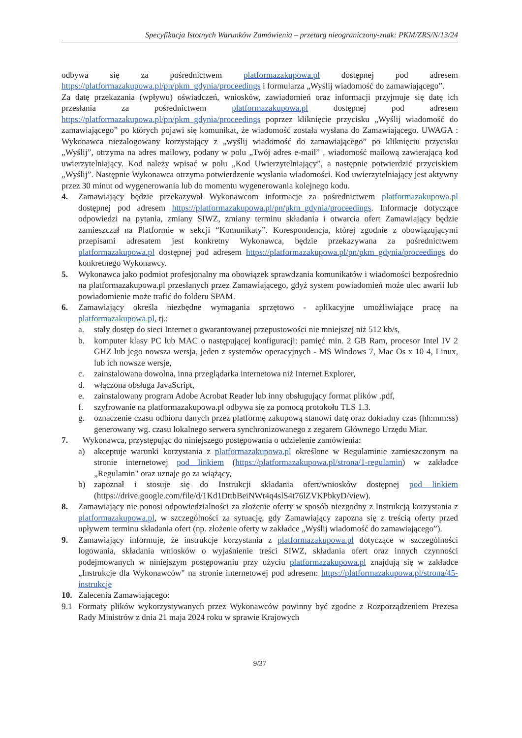Specyfikacja Istotnych Warunków Zamówienia – przetarg nieograniczony-znak: PKM/ZRS/N/13/24
odbywa się za pośrednictwem platformazakupowa.pl dostępnej pod adresem https://platformazakupowa.pl/pn/pkm_gdynia/proceedings i formularza „Wyślij wiadomość do zamawiającego”.
Za datę przekazania (wpływu) oświadczeń, wniosków, zawiadomień oraz informacji przyjmuje się datę ich przesłania za pośrednictwem platformazakupowa.pl dostępnej pod adresem https://platformazakupowa.pl/pn/pkm_gdynia/proceedings poprzez kliknięcie przycisku „Wyślij wiadomość do zamawiającego” po których pojawi się komunikat, że wiadomość została wysłana do Zamawiającego. UWAGA : Wykonawca niezalogowany korzystający z „wyślij wiadomość do zamawiającego” po kliknięciu przycisku „Wyślij”, otrzyma na adres mailowy, podany w polu „Twój adres e-mail” , wiadomość mailową zawierającą kod uwierzytelniający. Kod należy wpisać w polu „Kod Uwierzytelniający”, a następnie potwierdzić przyciskiem „Wyślij”. Następnie Wykonawca otrzyma potwierdzenie wysłania wiadomości. Kod uwierzytelniający jest aktywny przez 30 minut od wygenerowania lub do momentu wygenerowania kolejnego kodu.
4. Zamawiający będzie przekazywał Wykonawcom informacje za pośrednictwem platformazakupowa.pl dostępnej pod adresem https://platformazakupowa.pl/pn/pkm_gdynia/proceedings. Informacje dotyczące odpowiedzi na pytania, zmiany SIWZ, zmiany terminu składania i otwarcia ofert Zamawiający będzie zamieszczał na Platformie w sekcji “Komunikaty”. Korespondencja, której zgodnie z obowiązującymi przepisami adresatem jest konkretny Wykonawca, będzie przekazywana za pośrednictwem platformazakupowa.pl dostępnej pod adresem https://platformazakupowa.pl/pn/pkm_gdynia/proceedings do konkretnego Wykonawcy.
5. Wykonawca jako podmiot profesjonalny ma obowiązek sprawdzania komunikatów i wiadomości bezpośrednio na platformazakupowa.pl przesłanych przez Zamawiającego, gdyż system powiadomień może ulec awarii lub powiadomienie może trafić do folderu SPAM.
6. Zamawiający określa niezbędne wymagania sprzętowo - aplikacyjne umożliwiające pracę na platformazakupowa.pl, tj.:
a. stały dostęp do sieci Internet o gwarantowanej przepustowości nie mniejszej niż 512 kb/s,
b. komputer klasy PC lub MAC o następującej konfiguracji: pamięć min. 2 GB Ram, procesor Intel IV 2 GHZ lub jego nowsza wersja, jeden z systemów operacyjnych - MS Windows 7, Mac Os x 10 4, Linux, lub ich nowsze wersje,
c. zainstalowana dowolna, inna przeglądarka internetowa niż Internet Explorer,
d. włączona obsługa JavaScript,
e. zainstalowany program Adobe Acrobat Reader lub inny obsługujący format plików .pdf,
f. szyfrowanie na platformazakupowa.pl odbywa się za pomocą protokołu TLS 1.3.
g. oznaczenie czasu odbioru danych przez platformę zakupową stanowi datę oraz dokładny czas (hh:mm:ss) generowany wg. czasu lokalnego serwera synchronizowanego z zegarem Głównego Urzędu Miar.
7. Wykonawca, przystępując do niniejszego postępowania o udzielenie zamówienia:
a) akceptuje warunki korzystania z platformazakupowa.pl określone w Regulaminie zamieszczonym na stronie internetowej pod linkiem (https://platformazakupowa.pl/strona/1-regulamin) w zakładce „Regulamin" oraz uznaje go za wiążący,
b) zapoznał i stosuje się do Instrukcji składania ofert/wniosków dostępnej pod linkiem (https://drive.google.com/file/d/1Kd1DttbBeiNWt4q4slS4t76lZVKPbkyD/view).
8. Zamawiający nie ponosi odpowiedzialności za złożenie oferty w sposób niezgodny z Instrukcją korzystania z platformazakupowa.pl, w szczególności za sytuację, gdy Zamawiający zapozna się z treścią oferty przed upływem terminu składania ofert (np. złożenie oferty w zakładce „Wyślij wiadomość do zamawiającego”).
9. Zamawiający informuje, że instrukcje korzystania z platformazakupowa.pl dotyczące w szczególności logowania, składania wniosków o wyjaśnienie treści SIWZ, składania ofert oraz innych czynności podejmowanych w niniejszym postępowaniu przy użyciu platformazakupowa.pl znajdują się w zakładce „Instrukcje dla Wykonawców" na stronie internetowej pod adresem: https://platformazakupowa.pl/strona/45-instrukcje
10. Zalecenia Zamawiającego:
9.1 Formaty plików wykorzystywanych przez Wykonawców powinny być zgodne z Rozporządzeniem Prezesa Rady Ministrów z dnia 21 maja 2024 roku w sprawie Krajowych
9/37